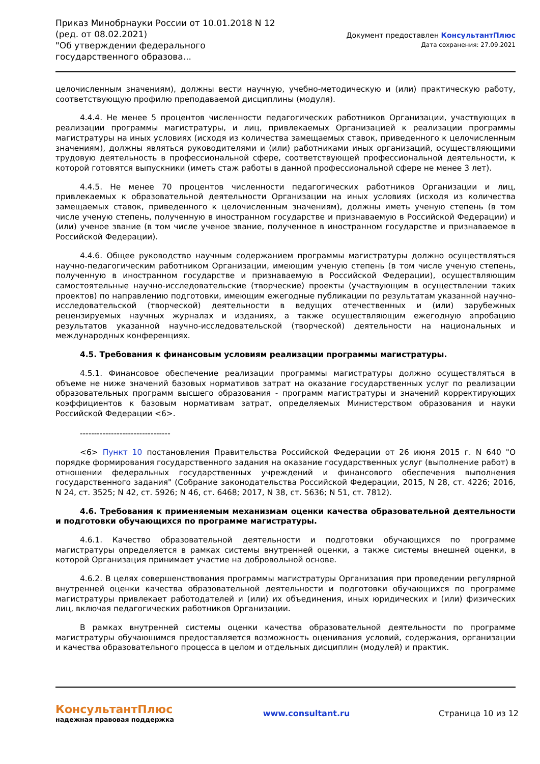Приказ Минобрнауки России от 10.01.2018 N 12 (ред. от 08.02.2021)
"Об утверждении федерального государственного образова...
Документ предоставлен КонсультантПлюс
Дата сохранения: 27.09.2021
целочисленным значениям), должны вести научную, учебно-методическую и (или) практическую работу, соответствующую профилю преподаваемой дисциплины (модуля).
4.4.4. Не менее 5 процентов численности педагогических работников Организации, участвующих в реализации программы магистратуры, и лиц, привлекаемых Организацией к реализации программы магистратуры на иных условиях (исходя из количества замещаемых ставок, приведенного к целочисленным значениям), должны являться руководителями и (или) работниками иных организаций, осуществляющими трудовую деятельность в профессиональной сфере, соответствующей профессиональной деятельности, к которой готовятся выпускники (иметь стаж работы в данной профессиональной сфере не менее 3 лет).
4.4.5. Не менее 70 процентов численности педагогических работников Организации и лиц, привлекаемых к образовательной деятельности Организации на иных условиях (исходя из количества замещаемых ставок, приведенного к целочисленным значениям), должны иметь ученую степень (в том числе ученую степень, полученную в иностранном государстве и признаваемую в Российской Федерации) и (или) ученое звание (в том числе ученое звание, полученное в иностранном государстве и признаваемое в Российской Федерации).
4.4.6. Общее руководство научным содержанием программы магистратуры должно осуществляться научно-педагогическим работником Организации, имеющим ученую степень (в том числе ученую степень, полученную в иностранном государстве и признаваемую в Российской Федерации), осуществляющим самостоятельные научно-исследовательские (творческие) проекты (участвующим в осуществлении таких проектов) по направлению подготовки, имеющим ежегодные публикации по результатам указанной научно-исследовательской (творческой) деятельности в ведущих отечественных и (или) зарубежных рецензируемых научных журналах и изданиях, а также осуществляющим ежегодную апробацию результатов указанной научно-исследовательской (творческой) деятельности на национальных и международных конференциях.
4.5. Требования к финансовым условиям реализации программы магистратуры.
4.5.1. Финансовое обеспечение реализации программы магистратуры должно осуществляться в объеме не ниже значений базовых нормативов затрат на оказание государственных услуг по реализации образовательных программ высшего образования - программ магистратуры и значений корректирующих коэффициентов к базовым нормативам затрат, определяемых Министерством образования и науки Российской Федерации <6>.
--------------------------------
<6> Пункт 10 постановления Правительства Российской Федерации от 26 июня 2015 г. N 640 "О порядке формирования государственного задания на оказание государственных услуг (выполнение работ) в отношении федеральных государственных учреждений и финансового обеспечения выполнения государственного задания" (Собрание законодательства Российской Федерации, 2015, N 28, ст. 4226; 2016, N 24, ст. 3525; N 42, ст. 5926; N 46, ст. 6468; 2017, N 38, ст. 5636; N 51, ст. 7812).
4.6. Требования к применяемым механизмам оценки качества образовательной деятельности и подготовки обучающихся по программе магистратуры.
4.6.1. Качество образовательной деятельности и подготовки обучающихся по программе магистратуры определяется в рамках системы внутренней оценки, а также системы внешней оценки, в которой Организация принимает участие на добровольной основе.
4.6.2. В целях совершенствования программы магистратуры Организация при проведении регулярной внутренней оценки качества образовательной деятельности и подготовки обучающихся по программе магистратуры привлекает работодателей и (или) их объединения, иных юридических и (или) физических лиц, включая педагогических работников Организации.
В рамках внутренней системы оценки качества образовательной деятельности по программе магистратуры обучающимся предоставляется возможность оценивания условий, содержания, организации и качества образовательного процесса в целом и отдельных дисциплин (модулей) и практик.
КонсультантПлюс
надежная правовая поддержка
www.consultant.ru Страница 10 из 12